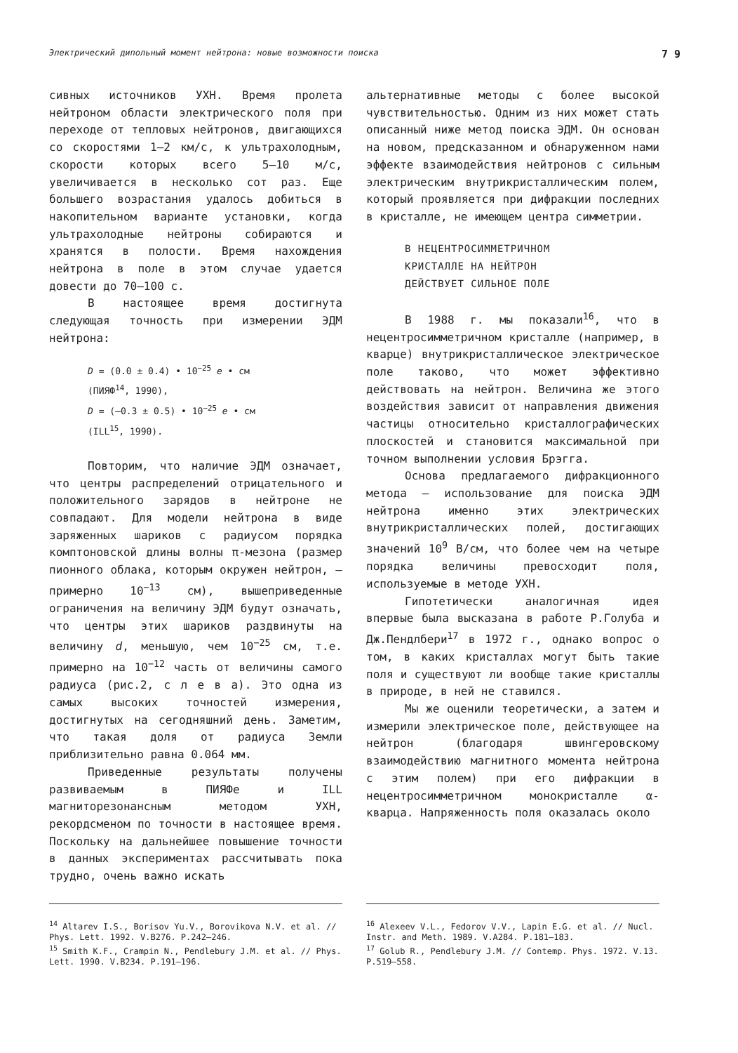Электрический дипольный момент нейтрона: новые возможности поиска 7 9
сивных источников УХН. Время пролета нейтроном области электрического поля при переходе от тепловых нейтронов, двигающихся со скоростями 1—2 км/с, к ультрахолодным, скорости которых всего 5—10 м/с, увеличивается в несколько сот раз. Еще большего возрастания удалось добиться в накопительном варианте установки, когда ультрахолодные нейтроны собираются и хранятся в полости. Время нахождения нейтрона в поле в этом случае удается довести до 70—100 с.
В настоящее время достигнута следующая точность при измерении ЭДМ нейтрона:
D = (0.0 ± 0.4) • 10<sup>−25</sup> e • см
(ПИЯФ<sup>14</sup>, 1990),
D = (—0.3 ± 0.5) • 10<sup>−25</sup> e • см
(ILL<sup>15</sup>, 1990).
Повторим, что наличие ЭДМ означает, что центры распределений отрицательного и положительного зарядов в нейтроне не совпадают. Для модели нейтрона в виде заряженных шариков с радиусом порядка комптоновской длины волны π-мезона (размер пионного облака, которым окружен нейтрон, — примерно 10<sup>−13</sup> см), вышеприведенные ограничения на величину ЭДМ будут означать, что центры этих шариков раздвинуты на величину d, меньшую, чем 10<sup>−25</sup> см, т.е. примерно на 10<sup>−12</sup> часть от величины самого радиуса (рис.2, с л е в а). Это одна из самых высоких точностей измерения, достигнутых на сегодняшний день. Заметим, что такая доля от радиуса Земли приблизительно равна 0.064 мм.
Приведенные результаты получены развиваемым в ПИЯФе и ILL магниторезонансным методом УХН, рекордсменом по точности в настоящее время. Поскольку на дальнейшее повышение точности в данных экспериментах рассчитывать пока трудно, очень важно искать
альтернативные методы с более высокой чувствительностью. Одним из них может стать описанный ниже метод поиска ЭДМ. Он основан на новом, предсказанном и обнаруженном нами эффекте взаимодействия нейтронов с сильным электрическим внутрикристаллическим полем, который проявляется при дифракции последних в кристалле, не имеющем центра симметрии.
В НЕЦЕНТРОСИММЕТРИЧНОМ
КРИСТАЛЛЕ НА НЕЙТРОН
ДЕЙСТВУЕТ СИЛЬНОЕ ПОЛЕ
В 1988 г. мы показали<sup>16</sup>, что в нецентросимметричном кристалле (например, в кварце) внутрикристаллическое электрическое поле таково, что может эффективно действовать на нейтрон. Величина же этого воздействия зависит от направления движения частицы относительно кристаллографических плоскостей и становится максимальной при точном выполнении условия Брэгга.
Основа предлагаемого дифракционного метода — использование для поиска ЭДМ нейтрона именно этих электрических внутрикристаллических полей, достигающих значений 10<sup>9</sup> В/см, что более чем на четыре порядка величины превосходит поля, используемые в методе УХН.
Гипотетически аналогичная идея впервые была высказана в работе Р.Голуба и Дж.Пендлбери<sup>17</sup> в 1972 г., однако вопрос о том, в каких кристаллах могут быть такие поля и существуют ли вообще такие кристаллы в природе, в ней не ставился.
Мы же оценили теоретически, а затем и измерили электрическое поле, действующее на нейтрон (благодаря швингеровскому взаимодействию магнитного момента нейтрона с этим полем) при его дифракции в нецентросимметричном монокристалле α-кварца. Напряженность поля оказалась около
<sup>14</sup> Altarev I.S., Borisov Yu.V., Borovikova N.V. et al. // Phys. Lett. 1992. V.B276. P.242—246.
<sup>15</sup> Smith K.F., Crampin N., Pendlebury J.M. et al. // Phys. Lett. 1990. V.B234. P.191—196.
<sup>16</sup> Alexeev V.L., Fedorov V.V., Lapin E.G. et al. // Nucl. Instr. and Meth. 1989. V.A284. P.181—183.
<sup>17</sup> Golub R., Pendlebury J.M. // Contemp. Phys. 1972. V.13. P.519—558.